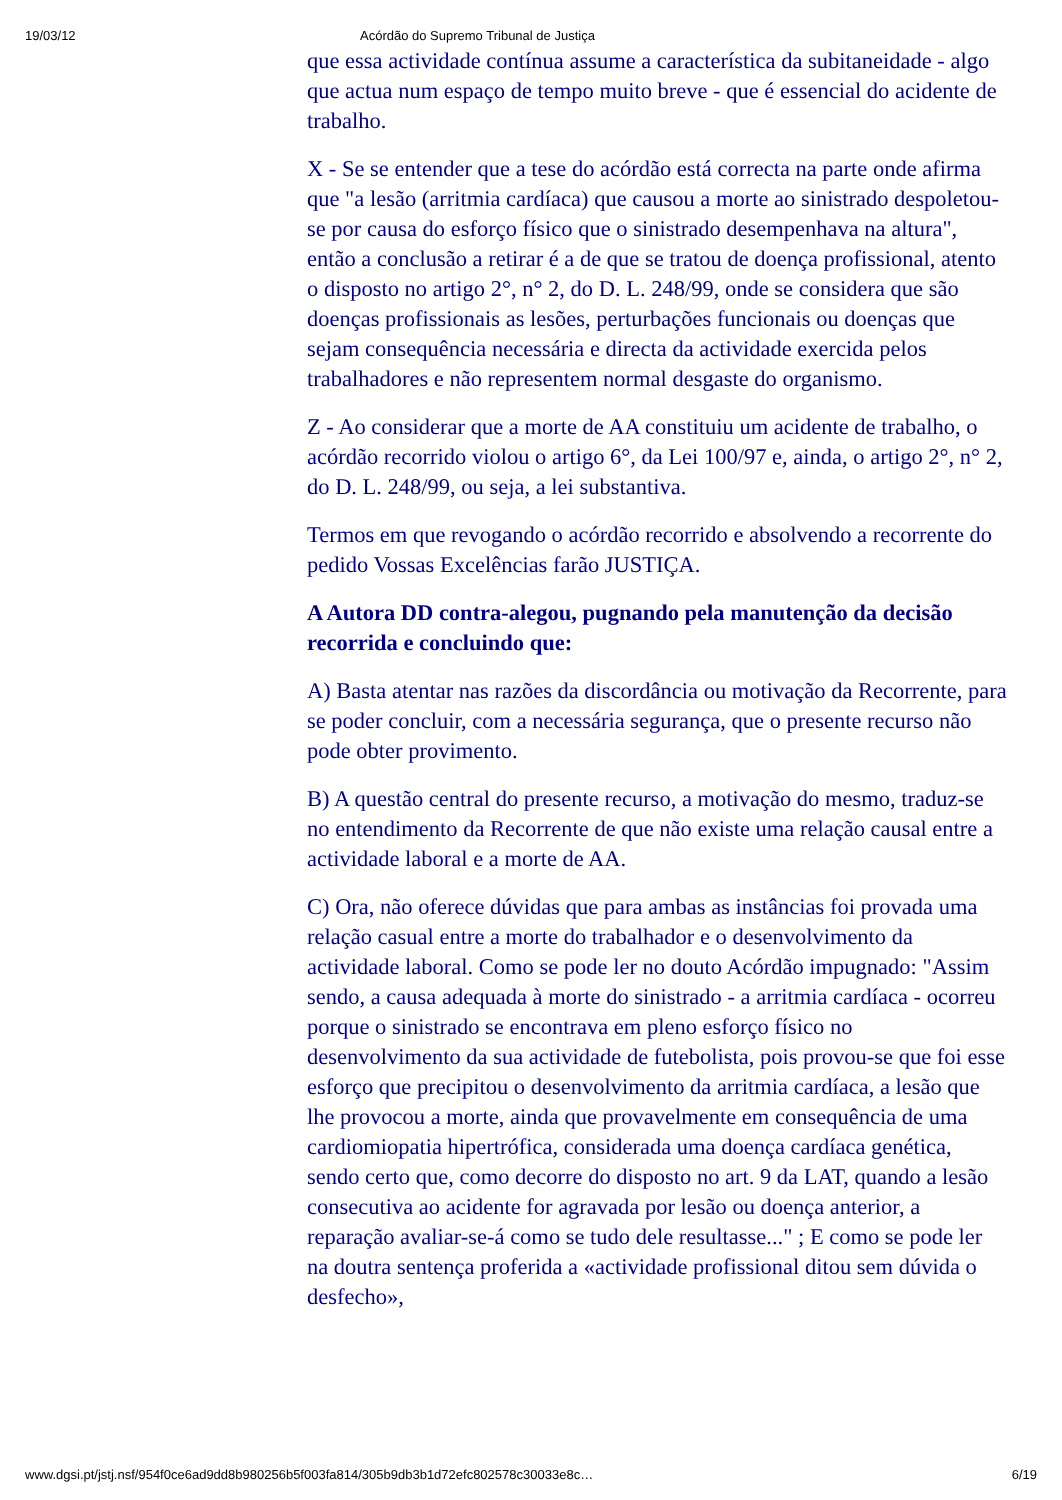19/03/12 Acórdão do Supremo Tribunal de Justiça
que essa actividade contínua assume a característica da subitaneidade - algo que actua num espaço de tempo muito breve - que é essencial do acidente de trabalho.
X - Se se entender que a tese do acórdão está correcta na parte onde afirma que "a lesão (arritmia cardíaca) que causou a morte ao sinistrado despoletou-se por causa do esforço físico que o sinistrado desempenhava na altura", então a conclusão a retirar é a de que se tratou de doença profissional, atento o disposto no artigo 2°, n° 2, do D. L. 248/99, onde se considera que são doenças profissionais as lesões, perturbações funcionais ou doenças que sejam consequência necessária e directa da actividade exercida pelos trabalhadores e não representem normal desgaste do organismo.
Z - Ao considerar que a morte de AA constituiu um acidente de trabalho, o acórdão recorrido violou o artigo 6°, da Lei 100/97 e, ainda, o artigo 2°, n° 2, do D. L. 248/99, ou seja, a lei substantiva.
Termos em que revogando o acórdão recorrido e absolvendo a recorrente do pedido Vossas Excelências farão JUSTIÇA.
A Autora DD contra-alegou, pugnando pela manutenção da decisão recorrida e concluindo que:
A) Basta atentar nas razões da discordância ou motivação da Recorrente, para se poder concluir, com a necessária segurança, que o presente recurso não pode obter provimento.
B) A questão central do presente recurso, a motivação do mesmo, traduz-se no entendimento da Recorrente de que não existe uma relação causal entre a actividade laboral e a morte de AA.
C) Ora, não oferece dúvidas que para ambas as instâncias foi provada uma relação casual entre a morte do trabalhador e o desenvolvimento da actividade laboral. Como se pode ler no douto Acórdão impugnado: "Assim sendo, a causa adequada à morte do sinistrado - a arritmia cardíaca - ocorreu porque o sinistrado se encontrava em pleno esforço físico no desenvolvimento da sua actividade de futebolista, pois provou-se que foi esse esforço que precipitou o desenvolvimento da arritmia cardíaca, a lesão que lhe provocou a morte, ainda que provavelmente em consequência de uma cardiomiopatia hipertrófica, considerada uma doença cardíaca genética, sendo certo que, como decorre do disposto no art. 9 da LAT, quando a lesão consecutiva ao acidente for agravada por lesão ou doença anterior, a reparação avaliar-se-á como se tudo dele resultasse..." ; E como se pode ler na doutra sentença proferida a «actividade profissional ditou sem dúvida o desfecho»,
www.dgsi.pt/jstj.nsf/954f0ce6ad9dd8b980256b5f003fa814/305b9db3b1d72efc802578c30033e8c… 6/19